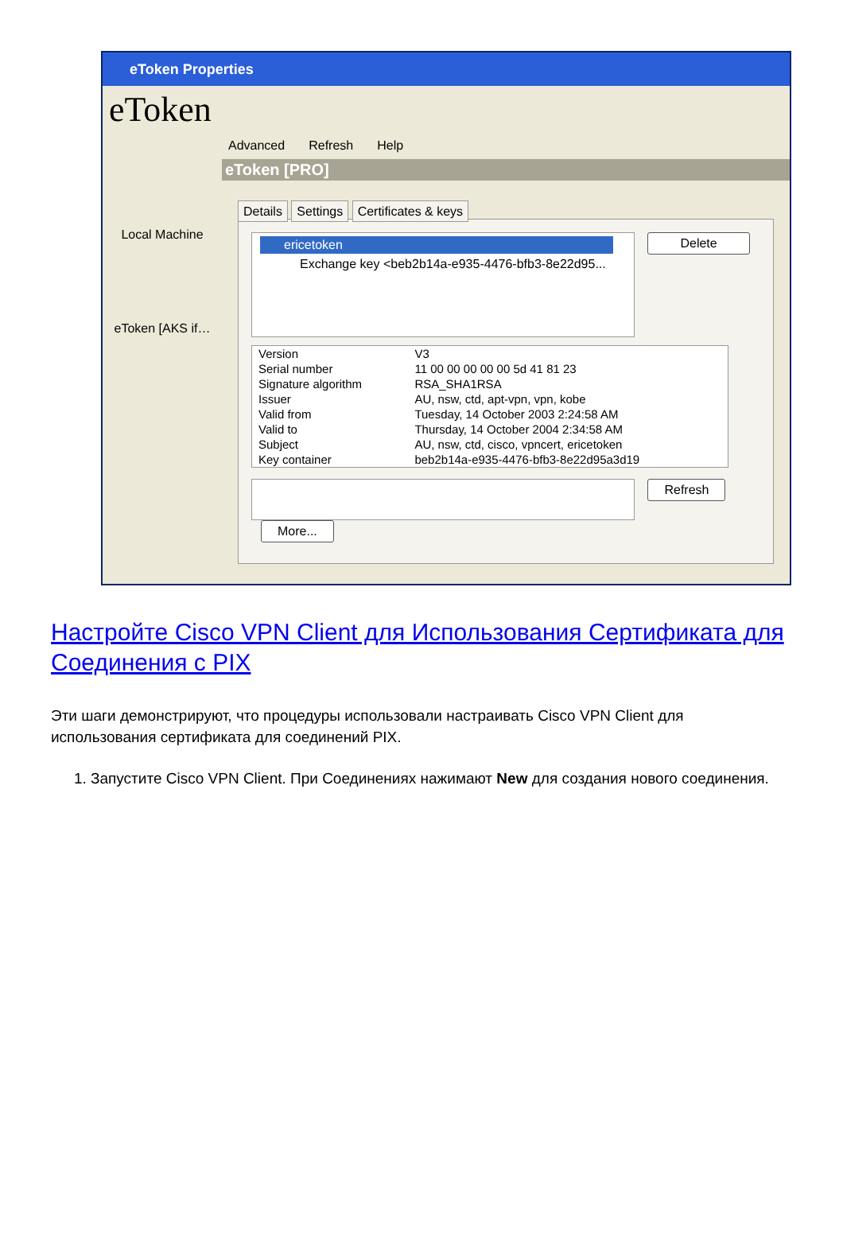eToken Properties
eToken
Local Machine
eToken [AKS if…
Advanced Refresh Help
eToken [PRO]
Details Settings Certificates & keys
ericetoken
Exchange key <beb2b14a-e935-4476-bfb3-8e22d95...
Delete
| Version | V3 |
| Serial number | 11 00 00 00 00 00 5d 41 81 23 |
| Signature algorithm | RSA_SHA1RSA |
| Issuer | AU, nsw, ctd, apt-vpn, vpn, kobe |
| Valid from | Tuesday, 14 October 2003 2:24:58 AM |
| Valid to | Thursday, 14 October 2004 2:34:58 AM |
| Subject | AU, nsw, ctd, cisco, vpncert, ericetoken |
| Key container | beb2b14a-e935-4476-bfb3-8e22d95a3d19 |
Refresh More...
Настройте Cisco VPN Client для Использования Сертификата для Соединения с PIX
Эти шаги демонстрируют, что процедуры использовали настраивать Cisco VPN Client для использования сертификата для соединений PIX.
1. Запустите Cisco VPN Client. При Соединениях нажимают New для создания нового соединения.